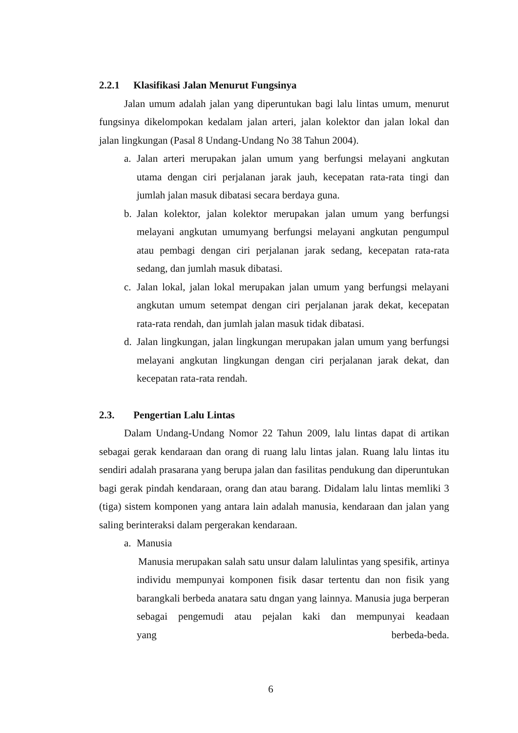2.2.1 Klasifikasi Jalan Menurut Fungsinya
Jalan umum adalah jalan yang diperuntukan bagi lalu lintas umum, menurut fungsinya dikelompokan kedalam jalan arteri, jalan kolektor dan jalan lokal dan jalan lingkungan (Pasal 8 Undang-Undang No 38 Tahun 2004).
a. Jalan arteri merupakan jalan umum yang berfungsi melayani angkutan utama dengan ciri perjalanan jarak jauh, kecepatan rata-rata tingi dan jumlah jalan masuk dibatasi secara berdaya guna.
b. Jalan kolektor, jalan kolektor merupakan jalan umum yang berfungsi melayani angkutan umumyang berfungsi melayani angkutan pengumpul atau pembagi dengan ciri perjalanan jarak sedang, kecepatan rata-rata sedang, dan jumlah masuk dibatasi.
c. Jalan lokal, jalan lokal merupakan jalan umum yang berfungsi melayani angkutan umum setempat dengan ciri perjalanan jarak dekat, kecepatan rata-rata rendah, dan jumlah jalan masuk tidak dibatasi.
d. Jalan lingkungan, jalan lingkungan merupakan jalan umum yang berfungsi melayani angkutan lingkungan dengan ciri perjalanan jarak dekat, dan kecepatan rata-rata rendah.
2.3. Pengertian Lalu Lintas
Dalam Undang-Undang Nomor 22 Tahun 2009, lalu lintas dapat di artikan sebagai gerak kendaraan dan orang di ruang lalu lintas jalan. Ruang lalu lintas itu sendiri adalah prasarana yang berupa jalan dan fasilitas pendukung dan diperuntukan bagi gerak pindah kendaraan, orang dan atau barang. Didalam lalu lintas memliki 3 (tiga) sistem komponen yang antara lain adalah manusia, kendaraan dan jalan yang saling berinteraksi dalam pergerakan kendaraan.
a. Manusia
Manusia merupakan salah satu unsur dalam lalulintas yang spesifik, artinya individu mempunyai komponen fisik dasar tertentu dan non fisik yang barangkali berbeda anatara satu dngan yang lainnya. Manusia juga berperan sebagai pengemudi atau pejalan kaki dan mempunyai keadaan yang berbeda-beda.
6